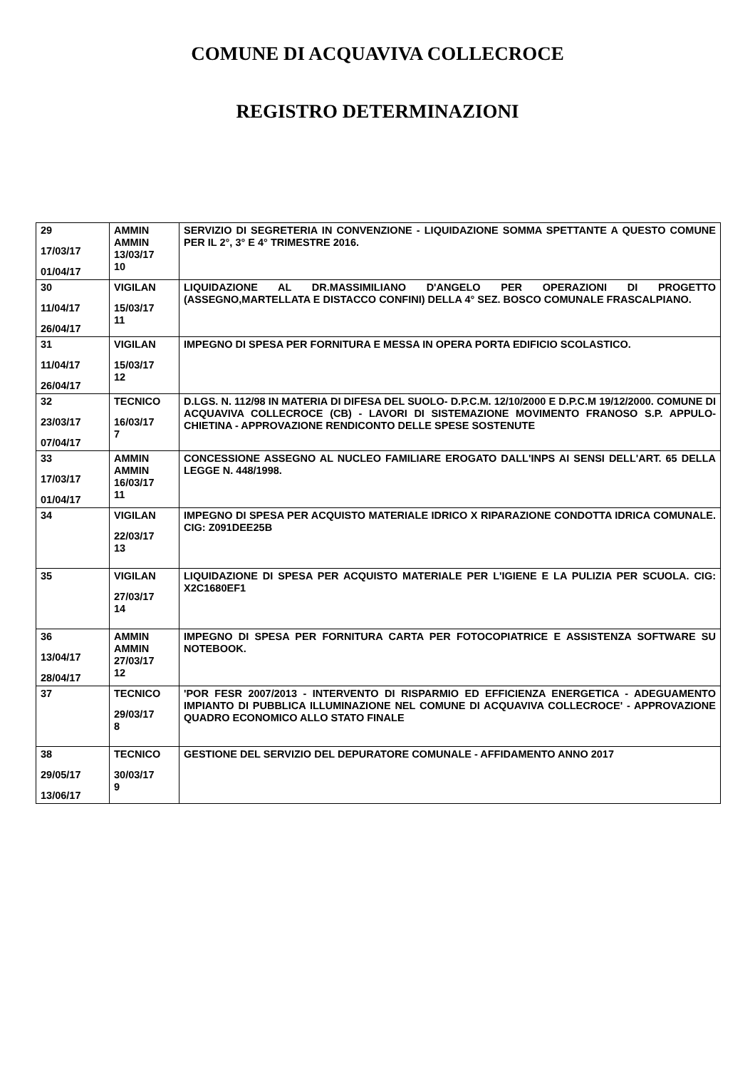COMUNE DI ACQUAVIVA COLLECROCE
REGISTRO DETERMINAZIONI
| 29 17/03/17 01/04/17 | AMMIN AMMIN 13/03/17 10 | SERVIZIO DI SEGRETERIA IN CONVENZIONE - LIQUIDAZIONE SOMMA SPETTANTE A QUESTO COMUNE PER IL 2°, 3° E 4° TRIMESTRE 2016. |
| 30 11/04/17 26/04/17 | VIGILAN 15/03/17 11 | LIQUIDAZIONE AL DR.MASSIMILIANO D'ANGELO PER OPERAZIONI DI PROGETTO (ASSEGNO,MARTELLATA E DISTACCO CONFINI) DELLA 4° SEZ. BOSCO COMUNALE FRASCALPIANO. |
| 31 11/04/17 26/04/17 | VIGILAN 15/03/17 12 | IMPEGNO DI SPESA PER FORNITURA E MESSA IN OPERA PORTA EDIFICIO SCOLASTICO. |
| 32 23/03/17 07/04/17 | TECNICO 16/03/17 7 | D.LGS. N. 112/98 IN MATERIA DI DIFESA DEL SUOLO- D.P.C.M. 12/10/2000 E D.P.C.M 19/12/2000. COMUNE DI ACQUAVIVA COLLECROCE (CB) - LAVORI DI SISTEMAZIONE MOVIMENTO FRANOSO S.P. APPULO-CHIETINA - APPROVAZIONE RENDICONTO DELLE SPESE SOSTENUTE |
| 33 17/03/17 01/04/17 | AMMIN AMMIN 16/03/17 11 | CONCESSIONE ASSEGNO AL NUCLEO FAMILIARE EROGATO DALL'INPS AI SENSI DELL'ART. 65 DELLA LEGGE N. 448/1998. |
| 34 | VIGILAN 22/03/17 13 | IMPEGNO DI SPESA PER ACQUISTO MATERIALE IDRICO X RIPARAZIONE CONDOTTA IDRICA COMUNALE. CIG: Z091DEE25B |
| 35 | VIGILAN 27/03/17 14 | LIQUIDAZIONE DI SPESA PER ACQUISTO MATERIALE PER L'IGIENE E LA PULIZIA PER SCUOLA. CIG: X2C1680EF1 |
| 36 13/04/17 28/04/17 | AMMIN AMMIN 27/03/17 12 | IMPEGNO DI SPESA PER FORNITURA CARTA PER FOTOCOPIATRICE E ASSISTENZA SOFTWARE SU NOTEBOOK. |
| 37 | TECNICO 29/03/17 8 | 'POR FESR 2007/2013 - INTERVENTO DI RISPARMIO ED EFFICIENZA ENERGETICA - ADEGUAMENTO IMPIANTO DI PUBBLICA ILLUMINAZIONE NEL COMUNE DI ACQUAVIVA COLLECROCE' - APPROVAZIONE QUADRO ECONOMICO ALLO STATO FINALE |
| 38 29/05/17 13/06/17 | TECNICO 30/03/17 9 | GESTIONE DEL SERVIZIO DEL DEPURATORE COMUNALE - AFFIDAMENTO ANNO 2017 |